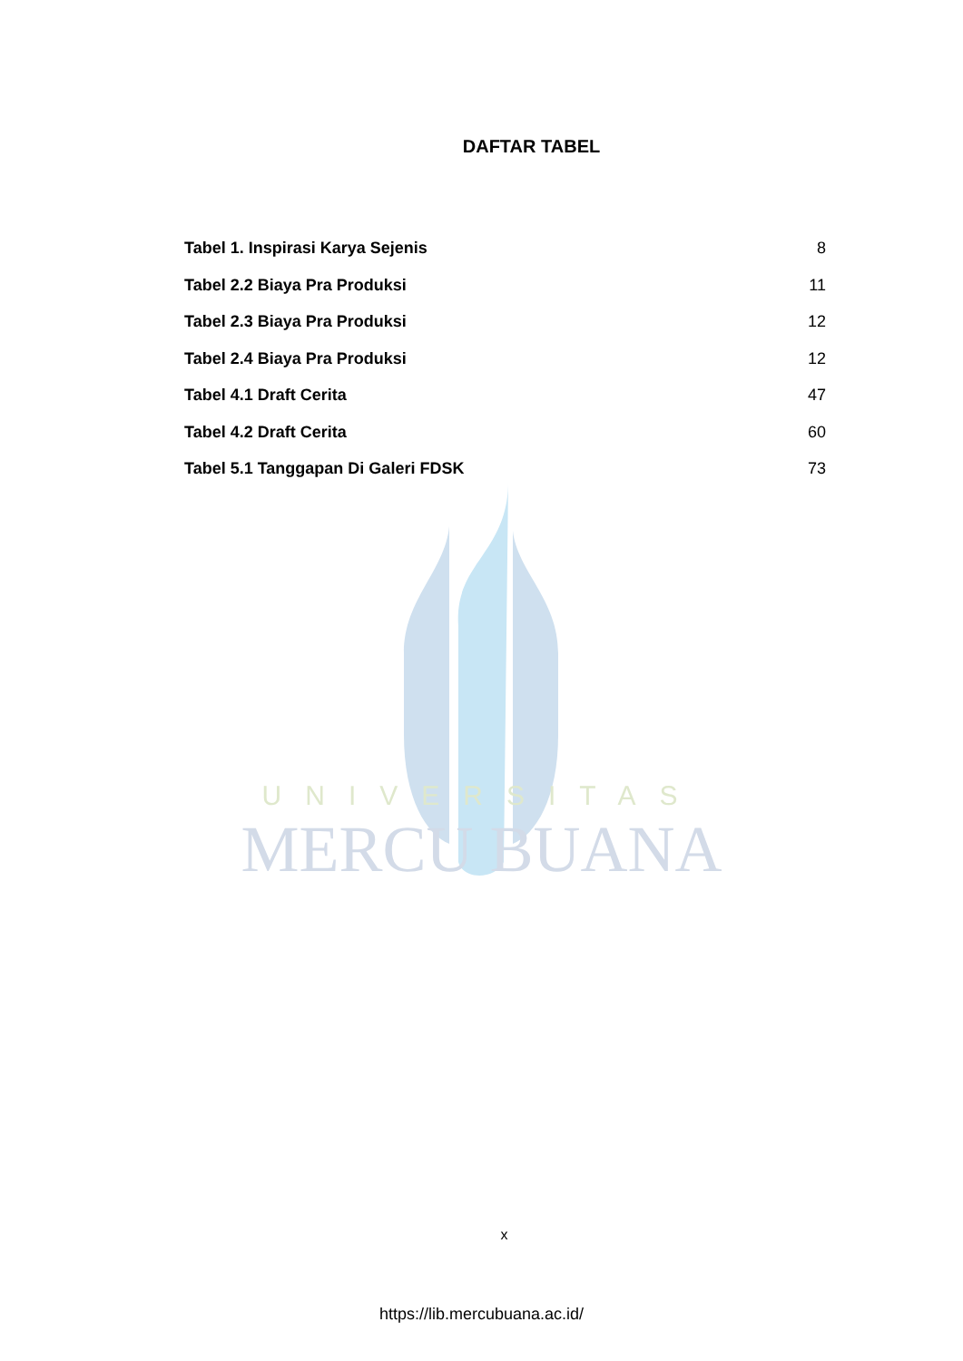UNIVERSITAS
MERCU BUANA
DAFTAR TABEL
Tabel 1. Inspirasi Karya Sejenis 8
Tabel 2.2 Biaya Pra Produksi 11
Tabel 2.3 Biaya Pra Produksi 12
Tabel 2.4 Biaya Pra Produksi 12
Tabel 4.1 Draft Cerita 47
Tabel 4.2 Draft Cerita 60
Tabel 5.1 Tanggapan Di Galeri FDSK 73
x
https://lib.mercubuana.ac.id/